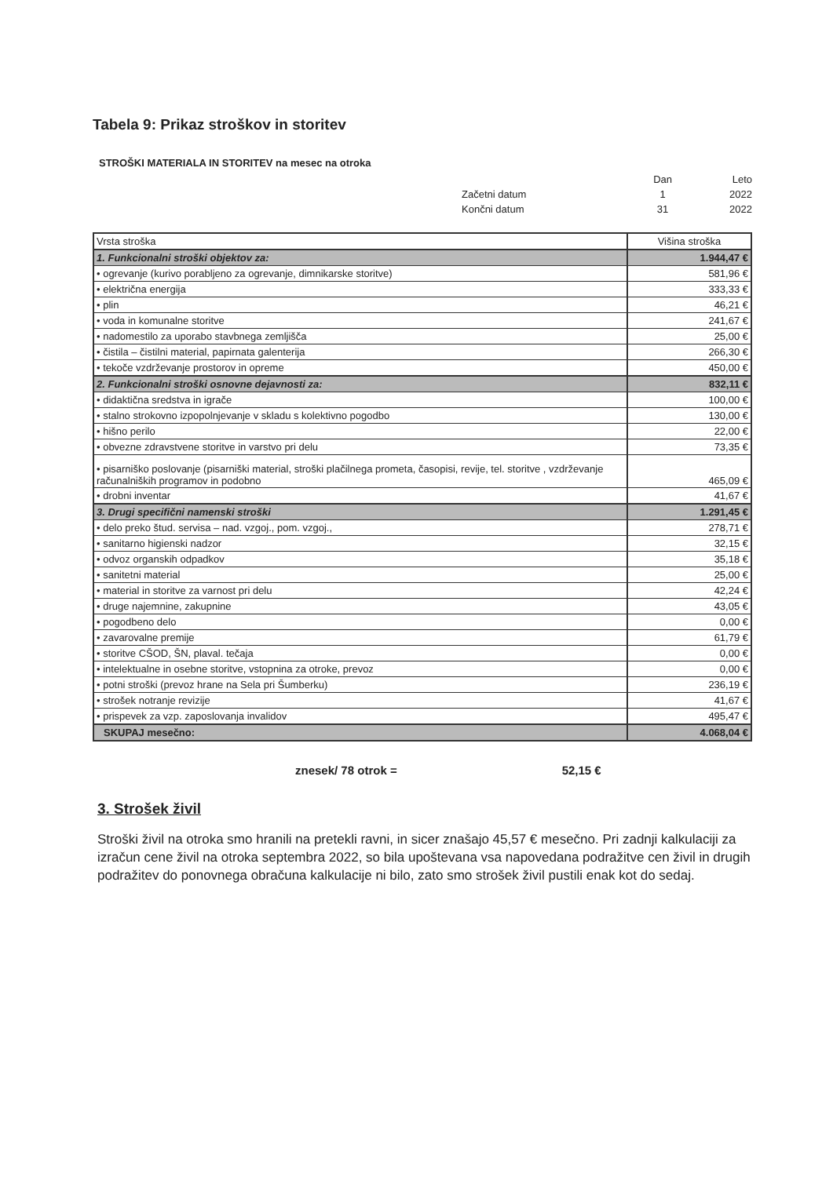Tabela 9: Prikaz stroškov in storitev
STROŠKI MATERIALA IN STORITEV na mesec na otroka
| | Dan | Leto |
| Začetni datum | 1 | 2022 |
| Končni datum | 31 | 2022 |
| Vrsta stroška | Višina stroška |
| 1. Funkcionalni stroški objektov za: | 1.944,47 € |
| • ogrevanje (kurivo porabljeno za ogrevanje, dimnikarske storitve) | 581,96 € |
| • električna energija | 333,33 € |
| • plin | 46,21 € |
| • voda in komunalne storitve | 241,67 € |
| • nadomestilo za uporabo stavbnega zemljišča | 25,00 € |
| • čistila – čistilni material, papirnata galenterija | 266,30 € |
| • tekoče vzdrževanje prostorov in opreme | 450,00 € |
| 2. Funkcionalni stroški osnovne dejavnosti za: | 832,11 € |
| • didaktična sredstva in igrače | 100,00 € |
| • stalno strokovno izpopolnjevanje v skladu s kolektivno pogodbo | 130,00 € |
| • hišno perilo | 22,00 € |
| • obvezne zdravstvene storitve in varstvo pri delu | 73,35 € |
| • pisarniško poslovanje (pisarniški material, stroški plačilnega prometa, časopisi, revije, tel. storitve , vzdrževanje računalniških programov in podobno | 465,09 € |
| • drobni inventar | 41,67 € |
| 3. Drugi specifični namenski stroški | 1.291,45 € |
| • delo preko štud. servisa – nad. vzgoj., pom. vzgoj., | 278,71 € |
| • sanitarno higienski nadzor | 32,15 € |
| • odvoz organskih odpadkov | 35,18 € |
| • sanitetni material | 25,00 € |
| • material in storitve za varnost pri delu | 42,24 € |
| • druge najemnine, zakupnine | 43,05 € |
| • pogodbeno delo | 0,00 € |
| • zavarovalne premije | 61,79 € |
| • storitve CŠOD, ŠN, plaval. tečaja | 0,00 € |
| • intelektualne in osebne storitve, vstopnina za otroke, prevoz | 0,00 € |
| • potni stroški (prevoz hrane na Sela pri Šumberku) | 236,19 € |
| • strošek notranje revizije | 41,67 € |
| • prispevek za vzp. zaposlovanja invalidov | 495,47 € |
| SKUPAJ mesečno: | 4.068,04 € |
znesek/ 78 otrok = 52,15 €
3. Strošek živil
Stroški živil na otroka smo hranili na pretekli ravni, in sicer znašajo 45,57 € mesečno. Pri zadnji kalkulaciji za izračun cene živil na otroka septembra 2022, so bila upoštevana vsa napovedana podražitve cen živil in drugih podražitev do ponovnega obračuna kalkulacije ni bilo, zato smo strošek živil pustili enak kot do sedaj.